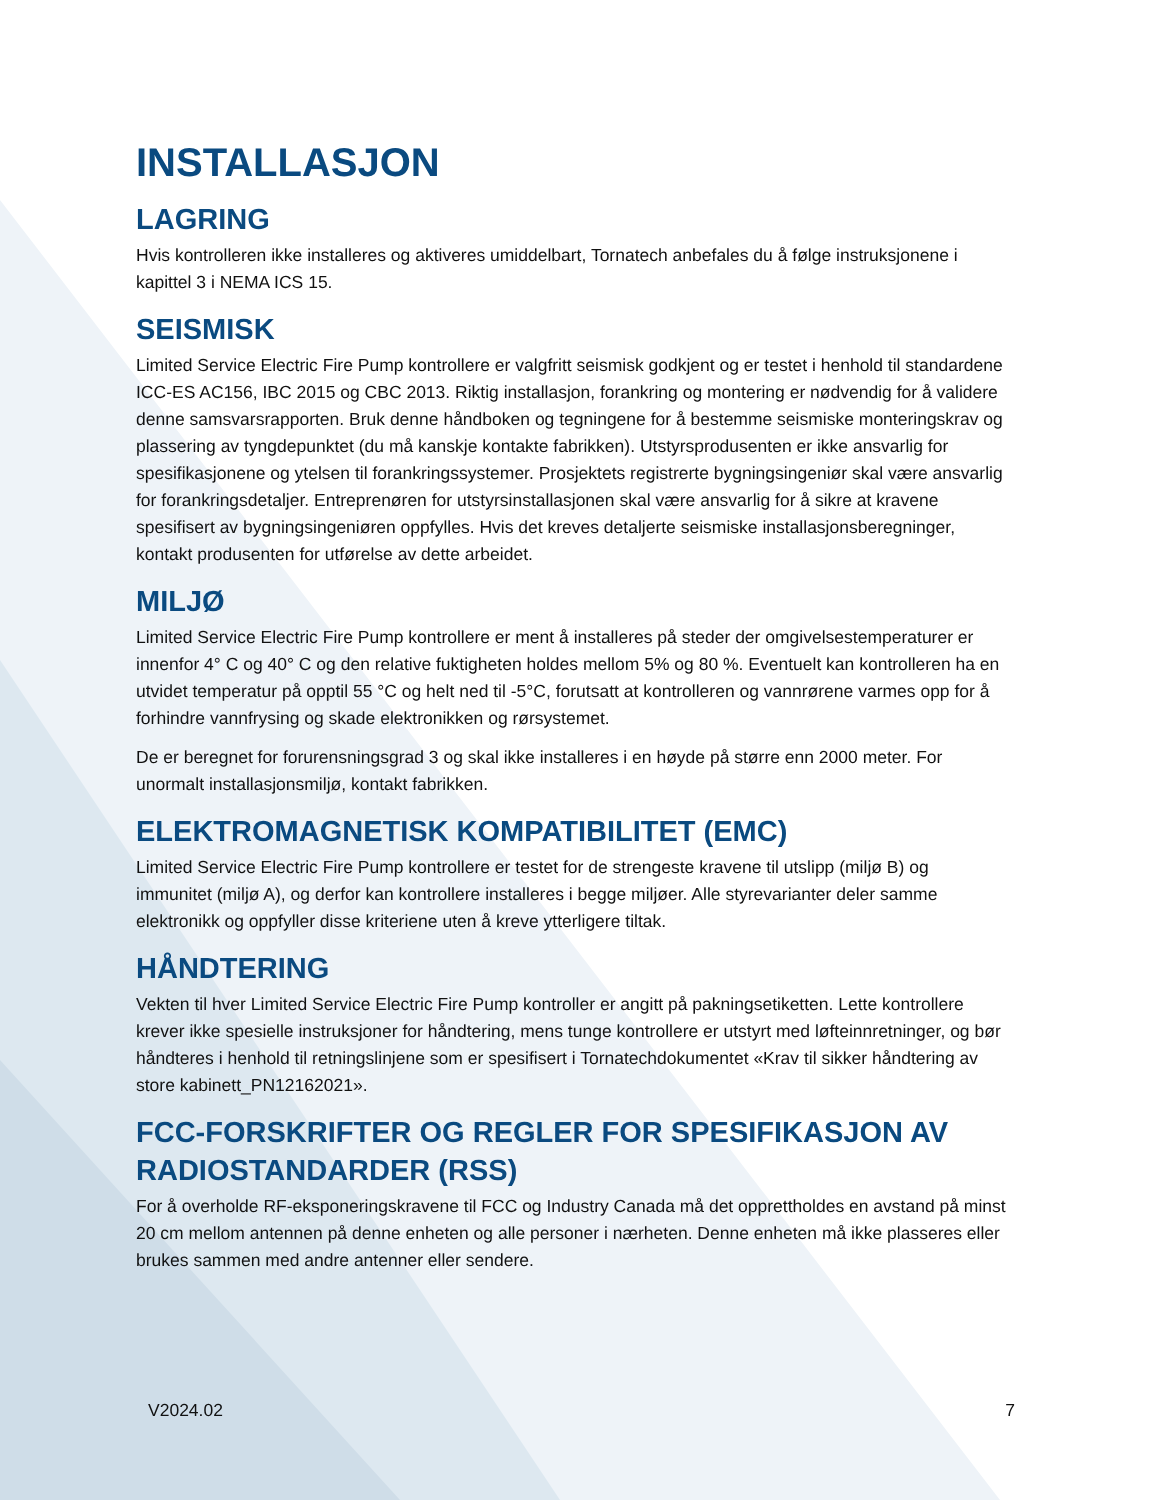INSTALLASJON
LAGRING
Hvis kontrolleren ikke installeres og aktiveres umiddelbart, Tornatech anbefales du å følge instruksjonene i kapittel 3 i NEMA ICS 15.
SEISMISK
Limited Service Electric Fire Pump kontrollere er valgfritt seismisk godkjent og er testet i henhold til standardene ICC-ES AC156, IBC 2015 og CBC 2013. Riktig installasjon, forankring og montering er nødvendig for å validere denne samsvarsrapporten. Bruk denne håndboken og tegningene for å bestemme seismiske monteringskrav og plassering av tyngdepunktet (du må kanskje kontakte fabrikken). Utstyrsprodusenten er ikke ansvarlig for spesifikasjonene og ytelsen til forankringssystemer. Prosjektets registrerte bygningsingeniør skal være ansvarlig for forankringsdetaljer. Entreprenøren for utstyrsinstallasjonen skal være ansvarlig for å sikre at kravene spesifisert av bygningsingeniøren oppfylles. Hvis det kreves detaljerte seismiske installasjonsberegninger, kontakt produsenten for utførelse av dette arbeidet.
MILJØ
Limited Service Electric Fire Pump kontrollere er ment å installeres på steder der omgivelsestemperaturer er innenfor 4° C og 40° C og den relative fuktigheten holdes mellom 5% og 80 %. Eventuelt kan kontrolleren ha en utvidet temperatur på opptil 55 °C og helt ned til -5°C, forutsatt at kontrolleren og vannrørene varmes opp for å forhindre vannfrysing og skade elektronikken og rørsystemet.
De er beregnet for forurensningsgrad 3 og skal ikke installeres i en høyde på større enn 2000 meter. For unormalt installasjonsmiljø, kontakt fabrikken.
ELEKTROMAGNETISK KOMPATIBILITET (EMC)
Limited Service Electric Fire Pump kontrollere er testet for de strengeste kravene til utslipp (miljø B) og immunitet (miljø A), og derfor kan kontrollere installeres i begge miljøer. Alle styrevarianter deler samme elektronikk og oppfyller disse kriteriene uten å kreve ytterligere tiltak.
HÅNDTERING
Vekten til hver Limited Service Electric Fire Pump kontroller er angitt på pakningsetiketten. Lette kontrollere krever ikke spesielle instruksjoner for håndtering, mens tunge kontrollere er utstyrt med løfteinnretninger, og bør håndteres i henhold til retningslinjene som er spesifisert i Tornatechdokumentet «Krav til sikker håndtering av store kabinett_PN12162021».
FCC-FORSKRIFTER OG REGLER FOR SPESIFIKASJON AV RADIOSTANDARDER (RSS)
For å overholde RF-eksponeringskravene til FCC og Industry Canada må det opprettholdes en avstand på minst 20 cm mellom antennen på denne enheten og alle personer i nærheten. Denne enheten må ikke plasseres eller brukes sammen med andre antenner eller sendere.
V2024.02 7